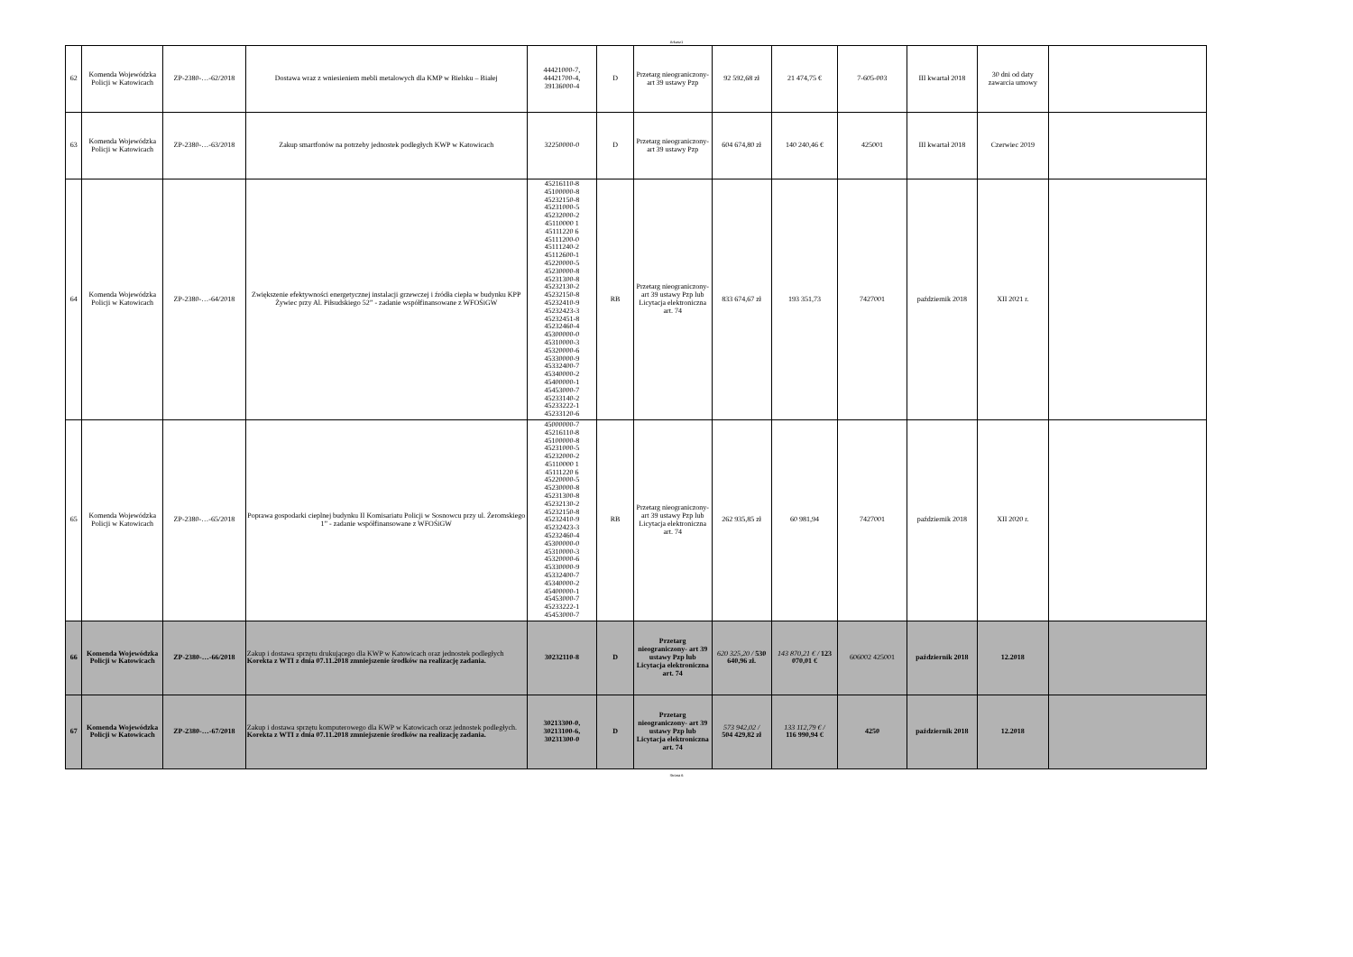Arkusz1
| 62 | Komenda Wojewódzka Policji w Katowicach | ZP-2380-…-62/2018 | Dostawa wraz z wniesieniem mebli metalowych dla KMP w Bielsku – Białej | 44421000-7, 44421700-4, 39136000-4 | D | Przetarg nieograniczony- art 39 ustawy Pzp | 92 592,68 zł | 21 474,75 € | 7-605-003 | III kwartał 2018 | 30 dni od daty zawarcia umowy | |
| 63 | Komenda Wojewódzka Policji w Katowicach | ZP-2380-…-63/2018 | Zakup smartfonów na potrzeby jednostek podległych KWP w Katowicach | 32250000-0 | D | Przetarg nieograniczony- art 39 ustawy Pzp | 604 674,80 zł | 140 240,46 € | 425001 | III kwartał 2018 | Czerwiec 2019 | |
| 64 | Komenda Wojewódzka Policji w Katowicach | ZP-2380-…-64/2018 | Zwiększenie efektywności energetycznej instalacji grzewczej i źródła ciepła w budynku KPP Żywiec przy Al. Piłsudskiego 52” - zadanie współfinansowane z WFOŚiGW | 45216110-8 45100000-8 45232150-8 45231000-5 45232000-2 45110000 1 45111220 6 45111200-0 45111240-2 45112600-1 45220000-5 45230000-8 45231300-8 45232130-2 45232150-8 45232410-9 45232423-3 45232451-8 45232460-4 45300000-0 45310000-3 45320000-6 45330000-9 45332400-7 45340000-2 45400000-1 45453000-7 45233140-2 45233222-1 45233120-6 | RB | Przetarg nieograniczony- art 39 ustawy Pzp lub Licytacja elektroniczna art. 74 | 833 674,67 zł | 193 351,73 | 7427001 | październik 2018 | XII 2021 r. | |
| 65 | Komenda Wojewódzka Policji w Katowicach | ZP-2380-…-65/2018 | Poprawa gospodarki cieplnej budynku II Komisariatu Policji w Sosnowcu przy ul. Żeromskiego 1” - zadanie współfinansowane z WFOŚiGW | 45000000-7 45216110-8 45100000-8 45231000-5 45232000-2 45110000 1 45111220 6 45220000-5 45230000-8 45231300-8 45232130-2 45232150-8 45232410-9 45232423-3 45232460-4 45300000-0 45310000-3 45320000-6 45330000-9 45332400-7 45340000-2 45400000-1 45453000-7 45233222-1 45453000-7 | RB | Przetarg nieograniczony- art 39 ustawy Pzp lub Licytacja elektroniczna art. 74 | 262 935,85 zł | 60 981,94 | 7427001 | październik 2018 | XII 2020 r. | |
| 66 | Komenda Wojewódzka Policji w Katowicach | ZP-2380-…-66/2018 | Zakup i dostawa sprzętu drukującego dla KWP w Katowicach oraz jednostek podległych Korekta z WTI z dnia 07.11.2018 zmniejszenie środków na realizację zadania. | 30232110-8 | D | Przetarg nieograniczony- art 39 ustawy Pzp lub Licytacja elektroniczna art. 74 | 620 325,20 / 530 640,96 zł. | 143 870,21 € / 123 070,01 € | 606002 425001 | październik 2018 | 12.2018 | |
| 67 | Komenda Wojewódzka Policji w Katowicach | ZP-2380-…-67/2018 | Zakup i dostawa sprzętu komputerowego dla KWP w Katowicach oraz jednostek podległych. Korekta z WTI z dnia 07.11.2018 zmniejszenie środków na realizację zadania. | 30213300-0, 30213100-6, 30231300-0 | D | Przetarg nieograniczony- art 39 ustawy Pzp lub Licytacja elektroniczna art. 74 | 573 942,02 / 504 429,82 zł | 133 112,79 € / 116 990,94 € | 4250 | październik 2018 | 12.2018 | |
Strona 6